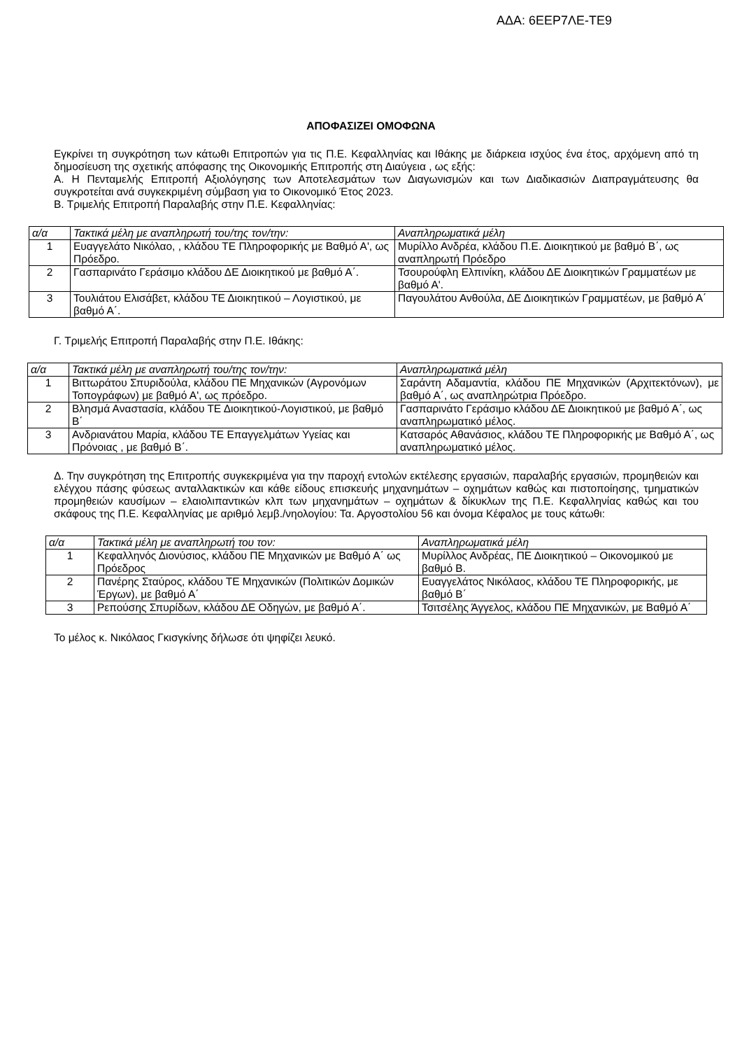ΑΔΑ: 6ΕΕΡ7ΛΕ-ΤΕ9
ΑΠΟΦΑΣΙΖΕΙ ΟΜΟΦΩΝΑ
Εγκρίνει τη συγκρότηση των κάτωθι Επιτροπών για τις Π.Ε. Κεφαλληνίας και Ιθάκης με διάρκεια ισχύος ένα έτος, αρχόμενη από τη δημοσίευση της σχετικής απόφασης της Οικονομικής Επιτροπής στη Διαύγεια , ως εξής:
Α. Η Πενταμελής Επιτροπή Αξιολόγησης των Αποτελεσμάτων των Διαγωνισμών και των Διαδικασιών Διαπραγμάτευσης θα συγκροτείται ανά συγκεκριμένη σύμβαση για το Οικονομικό Έτος 2023.
Β. Τριμελής Επιτροπή Παραλαβής στην Π.Ε. Κεφαλληνίας:
| α/α | Τακτικά μέλη με αναπληρωτή του/της τον/την: | Αναπληρωματικά μέλη |
| --- | --- | --- |
| 1 | Ευαγγελάτο Νικόλαο, , κλάδου ΤΕ Πληροφορικής με Βαθμό Α', ως Πρόεδρο. | Μυρίλλο Ανδρέα, κλάδου Π.Ε. Διοικητικού με βαθμό Β΄, ως αναπληρωτή Πρόεδρο |
| 2 | Γασπαρινάτο Γεράσιμο κλάδου ΔΕ Διοικητικού με βαθμό Α΄. | Τσουρούφλη Ελπινίκη, κλάδου ΔΕ Διοικητικών Γραμματέων με βαθμό Α'. |
| 3 | Τουλιάτου Ελισάβετ, κλάδου ΤΕ Διοικητικού – Λογιστικού, με βαθμό Α΄. | Παγουλάτου Ανθούλα, ΔΕ Διοικητικών Γραμματέων, με βαθμό Α΄ |
Γ. Τριμελής Επιτροπή Παραλαβής στην Π.Ε. Ιθάκης:
| α/α | Τακτικά μέλη με αναπληρωτή του/της τον/την: | Αναπληρωματικά μέλη |
| --- | --- | --- |
| 1 | Βιττωράτου Σπυριδούλα, κλάδου ΠΕ Μηχανικών (Αγρονόμων Τοπογράφων) με βαθμό Α', ως πρόεδρο. | Σαράντη Αδαμαντία, κλάδου ΠΕ Μηχανικών (Αρχιτεκτόνων), με βαθμό Α΄, ως αναπληρώτρια Πρόεδρο. |
| 2 | Βλησμά Αναστασία, κλάδου ΤΕ Διοικητικού-Λογιστικού, με βαθμό Β΄ | Γασπαρινάτο Γεράσιμο κλάδου ΔΕ Διοικητικού με βαθμό Α΄, ως αναπληρωματικό μέλος. |
| 3 | Ανδριανάτου Μαρία, κλάδου ΤΕ Επαγγελμάτων Υγείας και Πρόνοιας , με βαθμό Β΄. | Κατσαρός Αθανάσιος, κλάδου ΤΕ Πληροφορικής με Βαθμό Α΄, ως αναπληρωματικό μέλος. |
Δ. Την συγκρότηση της Επιτροπής συγκεκριμένα για την παροχή εντολών εκτέλεσης εργασιών, παραλαβής εργασιών, προμηθειών και ελέγχου πάσης φύσεως ανταλλακτικών και κάθε είδους επισκευής μηχανημάτων – οχημάτων καθώς και πιστοποίησης, τμηματικών προμηθειών καυσίμων – ελαιολιπαντικών κλπ των μηχανημάτων – οχημάτων & δίκυκλων της Π.Ε. Κεφαλληνίας καθώς και του σκάφους της Π.Ε. Κεφαλληνίας με αριθμό λεμβ./νηολογίου: Τα. Αργοστολίου 56 και όνομα Κέφαλος με τους κάτωθι:
| α/α | Τακτικά μέλη με αναπληρωτή του τον: | Αναπληρωματικά μέλη |
| --- | --- | --- |
| 1 | Κεφαλληνός Διονύσιος, κλάδου ΠΕ Μηχανικών με Βαθμό Α΄ ως Πρόεδρος | Μυρίλλος Ανδρέας, ΠΕ Διοικητικού – Οικονομικού με βαθμό Β. |
| 2 | Πανέρης Σταύρος, κλάδου ΤΕ Μηχανικών (Πολιτικών Δομικών Έργων), με βαθμό Α΄ | Ευαγγελάτος Νικόλαος, κλάδου ΤΕ Πληροφορικής, με βαθμό Β΄ |
| 3 | Ρεπούσης Σπυρίδων, κλάδου ΔΕ Οδηγών, με βαθμό Α΄. | Τσιτσέλης Άγγελος, κλάδου ΠΕ Μηχανικών, με Βαθμό Α΄ |
Το μέλος κ. Νικόλαος Γκισγκίνης δήλωσε ότι ψηφίζει λευκό.